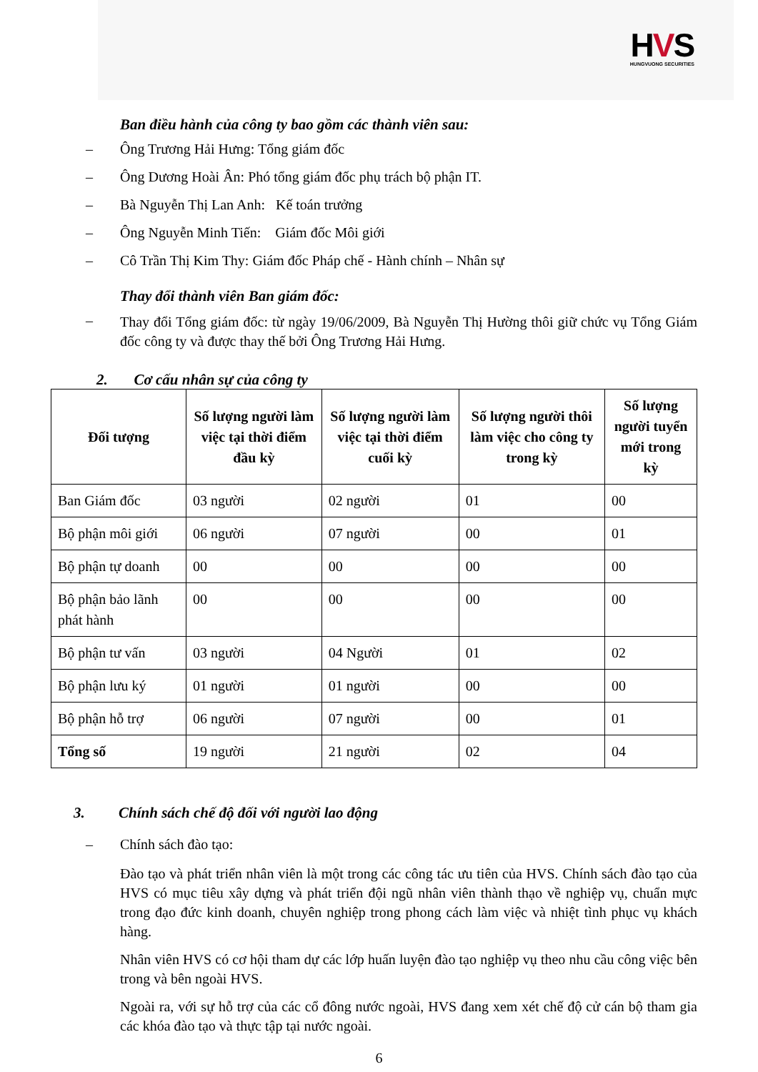HVS
HUNGVUONG SECURITIES
Ban điều hành của công ty bao gồm các thành viên sau:
– Ông Trương Hải Hưng: Tổng giám đốc
– Ông Dương Hoài Ân: Phó tổng giám đốc phụ trách bộ phận IT.
– Bà Nguyễn Thị Lan Anh: Kế toán trưởng
– Ông Nguyễn Minh Tiến: Giám đốc Môi giới
– Cô Trần Thị Kim Thy: Giám đốc Pháp chế - Hành chính – Nhân sự
Thay đổi thành viên Ban giám đốc:
–
Thay đổi Tổng giám đốc: từ ngày 19/06/2009, Bà Nguyễn Thị Hường thôi giữ chức vụ Tổng Giám đốc công ty và được thay thế bởi Ông Trương Hải Hưng.
2. Cơ cấu nhân sự của công ty
| Đối tượng | Số lượng người làm việc tại thời điểm đầu kỳ | Số lượng người làm việc tại thời điểm cuối kỳ | Số lượng người thôi làm việc cho công ty trong kỳ | Số lượng người tuyển mới trong kỳ |
| --- | --- | --- | --- | --- |
| Ban Giám đốc | 03 người | 02 người | 01 | 00 |
| Bộ phận môi giới | 06 người | 07 người | 00 | 01 |
| Bộ phận tự doanh | 00 | 00 | 00 | 00 |
| Bộ phận bảo lãnh phát hành | 00 | 00 | 00 | 00 |
| Bộ phận tư vấn | 03 người | 04 Người | 01 | 02 |
| Bộ phận lưu ký | 01 người | 01 người | 00 | 00 |
| Bộ phận hỗ trợ | 06 người | 07 người | 00 | 01 |
| Tổng số | 19 người | 21 người | 02 | 04 |
3. Chính sách chế độ đối với người lao động
– Chính sách đào tạo:
Đào tạo và phát triển nhân viên là một trong các công tác ưu tiên của HVS. Chính sách đào tạo của HVS có mục tiêu xây dựng và phát triển đội ngũ nhân viên thành thạo về nghiệp vụ, chuẩn mực trong đạo đức kinh doanh, chuyên nghiệp trong phong cách làm việc và nhiệt tình phục vụ khách hàng.
Nhân viên HVS có cơ hội tham dự các lớp huấn luyện đào tạo nghiệp vụ theo nhu cầu công việc bên trong và bên ngoài HVS.
Ngoài ra, với sự hỗ trợ của các cổ đông nước ngoài, HVS đang xem xét chế độ cử cán bộ tham gia các khóa đào tạo và thực tập tại nước ngoài.
6